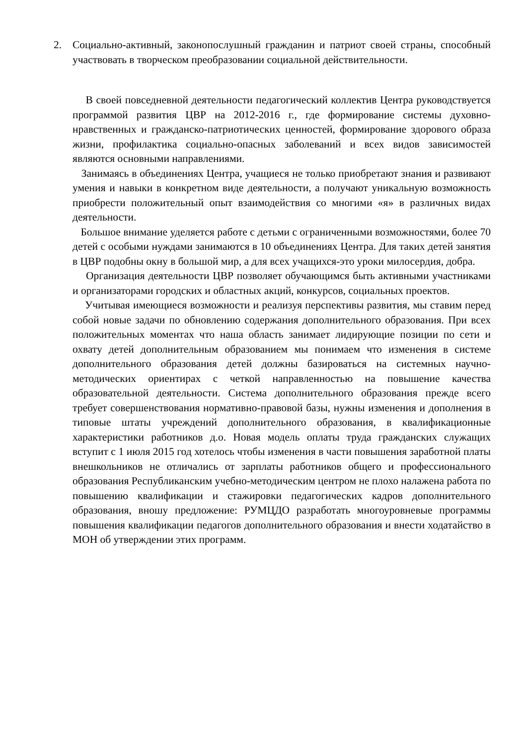2. Социально-активный, законопослушный гражданин и патриот своей страны, способный участвовать в творческом преобразовании социальной действительности.
В своей повседневной деятельности педагогический коллектив Центра руководствуется программой развития ЦВР на 2012-2016 г., где формирование системы духовно-нравственных и гражданско-патриотических ценностей, формирование здорового образа жизни, профилактика социально-опасных заболеваний и всех видов зависимостей являются основными направлениями.
Занимаясь в объединениях Центра, учащиеся не только приобретают знания и развивают умения и навыки в конкретном виде деятельности, а получают уникальную возможность приобрести положительный опыт взаимодействия со многими «я» в различных видах деятельности.
Большое внимание уделяется работе с детьми с ограниченными возможностями, более 70 детей с особыми нуждами занимаются в 10 объединениях Центра. Для таких детей занятия в ЦВР подобны окну в большой мир, а для всех учащихся-это уроки милосердия, добра.
Организация деятельности ЦВР позволяет обучающимся быть активными участниками и организаторами городских и областных акций, конкурсов, социальных проектов.
Учитывая имеющиеся возможности и реализуя перспективы развития, мы ставим перед собой новые задачи по обновлению содержания дополнительного образования. При всех положительных моментах что наша область занимает лидирующие позиции по сети и охвату детей дополнительным образованием мы понимаем что изменения в системе дополнительного образования детей должны базироваться на системных научно-методических ориентирах с четкой направленностью на повышение качества образовательной деятельности. Система дополнительного образования прежде всего требует совершенствования нормативно-правовой базы, нужны изменения и дополнения в типовые штаты учреждений дополнительного образования, в квалификационные характеристики работников д.о. Новая модель оплаты труда гражданских служащих вступит с 1 июля 2015 год хотелось чтобы изменения в части повышения заработной платы внешкольников не отличались от зарплаты работников общего и профессионального образования Республиканским учебно-методическим центром не плохо налажена работа по повышению квалификации и стажировки педагогических кадров дополнительного образования, вношу предложение: РУМЦДО разработать многоуровневые программы повышения квалификации педагогов дополнительного образования и внести ходатайство в МОН об утверждении этих программ.